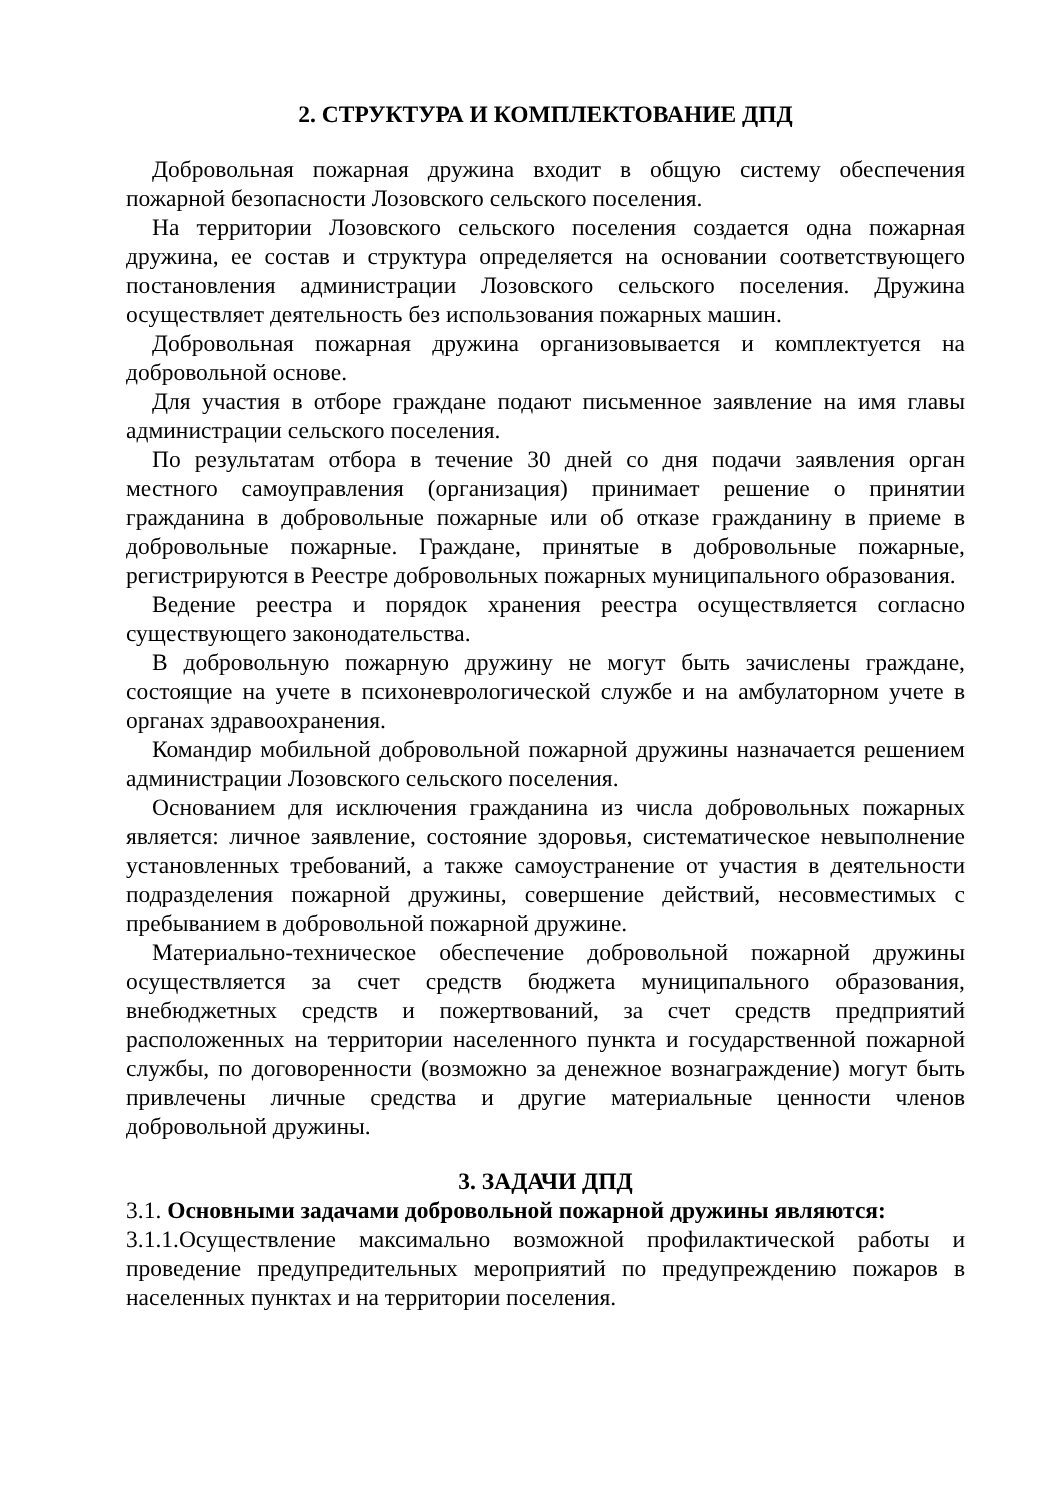2. СТРУКТУРА И КОМПЛЕКТОВАНИЕ ДПД
Добровольная пожарная дружина входит в общую систему обеспечения пожарной безопасности Лозовского сельского поселения.
На территории Лозовского сельского поселения создается одна пожарная дружина, ее состав и структура определяется на основании соответствующего постановления администрации Лозовского сельского поселения. Дружина осуществляет деятельность без использования пожарных машин.
Добровольная пожарная дружина организовывается и комплектуется на добровольной основе.
Для участия в отборе граждане подают письменное заявление на имя главы администрации сельского поселения.
По результатам отбора в течение 30 дней со дня подачи заявления орган местного самоуправления (организация) принимает решение о принятии гражданина в добровольные пожарные или об отказе гражданину в приеме в добровольные пожарные. Граждане, принятые в добровольные пожарные, регистрируются в Реестре добровольных пожарных муниципального образования.
Ведение реестра и порядок хранения реестра осуществляется согласно существующего законодательства.
В добровольную пожарную дружину не могут быть зачислены граждане, состоящие на учете в психоневрологической службе и на амбулаторном учете в органах здравоохранения.
Командир мобильной добровольной пожарной дружины назначается решением администрации Лозовского сельского поселения.
Основанием для исключения гражданина из числа добровольных пожарных является: личное заявление, состояние здоровья, систематическое невыполнение установленных требований, а также самоустранение от участия в деятельности подразделения пожарной дружины, совершение действий, несовместимых с пребыванием в добровольной пожарной дружине.
Материально-техническое обеспечение добровольной пожарной дружины осуществляется за счет средств бюджета муниципального образования, внебюджетных средств и пожертвований, за счет средств предприятий расположенных на территории населенного пункта и государственной пожарной службы, по договоренности (возможно за денежное вознаграждение) могут быть привлечены личные средства и другие материальные ценности членов добровольной дружины.
3. ЗАДАЧИ ДПД
3.1. Основными задачами добровольной пожарной дружины являются:
3.1.1.Осуществление максимально возможной профилактической работы и проведение предупредительных мероприятий по предупреждению пожаров в населенных пунктах и на территории поселения.